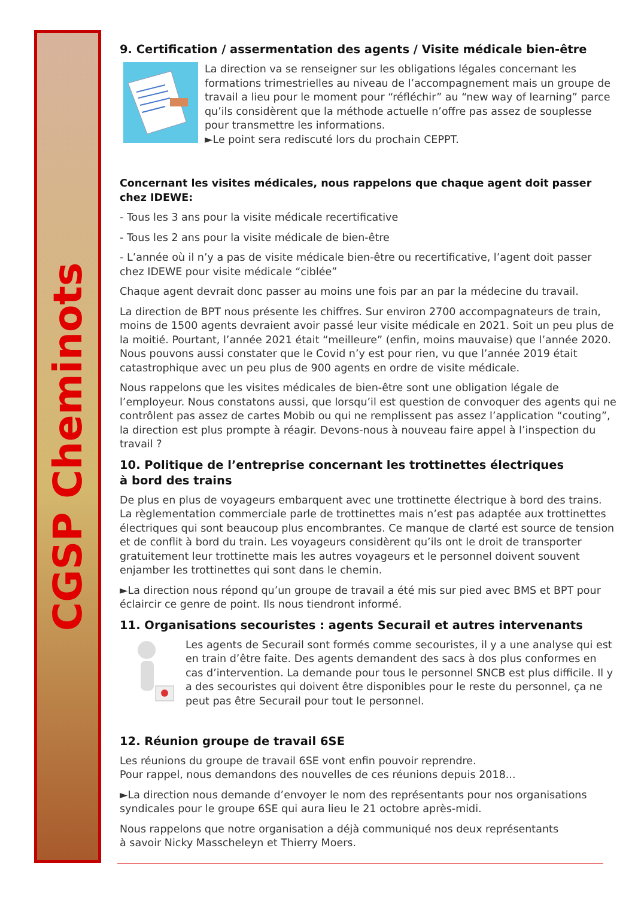CGSP Cheminots
9. Certification / assermentation des agents / Visite médicale bien-être
La direction va se renseigner sur les obligations légales concernant les formations trimestrielles au niveau de l’accompagnement mais un groupe de travail a lieu pour le moment pour “réfléchir” au “new way of learning” parce qu’ils considèrent que la méthode actuelle n’offre pas assez de souplesse pour transmettre les informations.
►Le point sera rediscuté lors du prochain CEPPT.
Concernant les visites médicales, nous rappelons que chaque agent doit passer chez IDEWE:
- Tous les 3 ans pour la visite médicale recertificative
- Tous les 2 ans pour la visite médicale de bien-être
- L’année où il n’y a pas de visite médicale bien-être ou recertificative, l’agent doit passer chez IDEWE pour visite médicale “ciblée”
Chaque agent devrait donc passer au moins une fois par an par la médecine du travail.
La direction de BPT nous présente les chiffres. Sur environ 2700 accompagnateurs de train, moins de 1500 agents devraient avoir passé leur visite médicale en 2021. Soit un peu plus de la moitié. Pourtant, l’année 2021 était “meilleure” (enfin, moins mauvaise) que l’année 2020. Nous pouvons aussi constater que le Covid n’y est pour rien, vu que l’année 2019 était catastrophique avec un peu plus de 900 agents en ordre de visite médicale.
Nous rappelons que les visites médicales de bien-être sont une obligation légale de l’employeur. Nous constatons aussi, que lorsqu’il est question de convoquer des agents qui ne contrôlent pas assez de cartes Mobib ou qui ne remplissent pas assez l’application “couting”, la direction est plus prompte à réagir. Devons-nous à nouveau faire appel à l’inspection du travail ?
10. Politique de l’entreprise concernant les trottinettes électriques
à bord des trains
De plus en plus de voyageurs embarquent avec une trottinette électrique à bord des trains. La règlementation commerciale parle de trottinettes mais n’est pas adaptée aux trottinettes électriques qui sont beaucoup plus encombrantes. Ce manque de clarté est source de tension et de conflit à bord du train. Les voyageurs considèrent qu’ils ont le droit de transporter gratuitement leur trottinette mais les autres voyageurs et le personnel doivent souvent enjamber les trottinettes qui sont dans le chemin.
►La direction nous répond qu’un groupe de travail a été mis sur pied avec BMS et BPT pour éclaircir ce genre de point. Ils nous tiendront informé.
11. Organisations secouristes : agents Securail et autres intervenants
Les agents de Securail sont formés comme secouristes, il y a une analyse qui est en train d’être faite. Des agents demandent des sacs à dos plus conformes en cas d’intervention. La demande pour tous le personnel SNCB est plus difficile. Il y a des secouristes qui doivent être disponibles pour le reste du personnel, ça ne peut pas être Securail pour tout le personnel.
12. Réunion groupe de travail 6SE
Les réunions du groupe de travail 6SE vont enfin pouvoir reprendre.
Pour rappel, nous demandons des nouvelles de ces réunions depuis 2018...
►La direction nous demande d’envoyer le nom des représentants pour nos organisations syndicales pour le groupe 6SE qui aura lieu le 21 octobre après-midi.
Nous rappelons que notre organisation a déjà communiqué nos deux représentants
à savoir Nicky Masscheleyn et Thierry Moers.